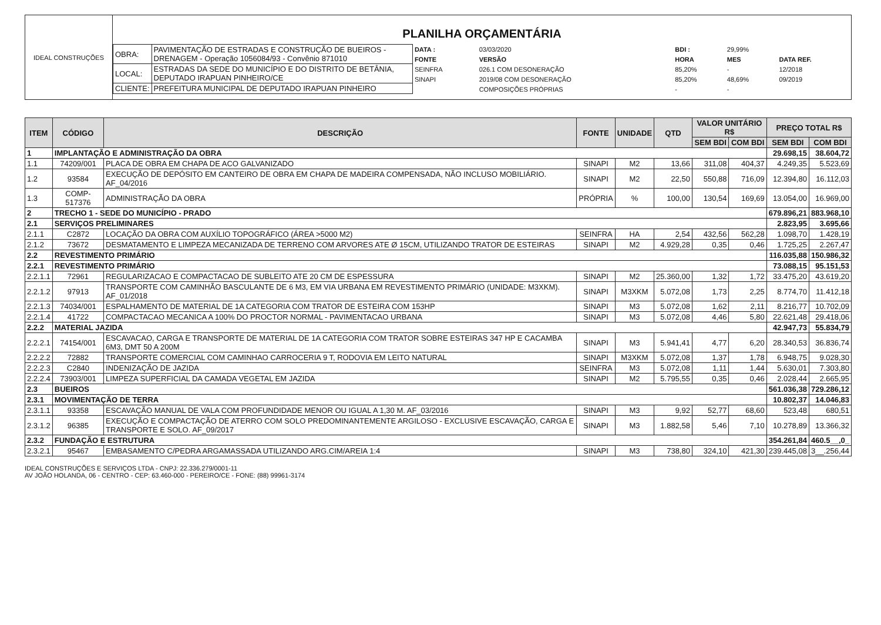IDEAL CONSTRUÇÕES
PLANILHA ORÇAMENTÁRIA
| OBRA: | PAVIMENTAÇÃO DE ESTRADAS E CONSTRUÇÃO DE BUEIROS - DRENAGEM - Operação 1056084/93 - Convênio 871010 |
| LOCAL: | ESTRADAS DA SEDE DO MUNICÍPIO E DO DISTRITO DE BETÂNIA, DEPUTADO IRAPUAN PINHEIRO/CE |
| CLIENTE: | PREFEITURA MUNICIPAL DE DEPUTADO IRAPUAN PINHEIRO |
| DATA : | 03/03/2020 | BDI : | 29,99% | |
| FONTE | VERSÃO | HORA | MES | DATA REF. |
| SEINFRA | 026.1 COM DESONERAÇÃO | 85,20% | - | 12/2018 |
| SINAPI | 2019/08 COM DESONERAÇÃO | 85,20% | 48,69% | 09/2019 |
| | COMPOSIÇÕES PRÓPRIAS | - | - | |
| ITEM | CÓDIGO | DESCRIÇÃO | FONTE | UNIDADE | QTD | VALOR UNITÁRIO R$ | | PREÇO TOTAL R$ | |
| --- | --- | --- | --- | --- | --- | --- | --- | --- | --- |
| | | | | | | SEM BDI | COM BDI | SEM BDI | COM BDI |
| 1 | IMPLANTAÇÃO E ADMINISTRAÇÃO DA OBRA | | | | | | | 29.698,15 | 38.604,72 |
| 1.1 | 74209/001 | PLACA DE OBRA EM CHAPA DE ACO GALVANIZADO | SINAPI | M2 | 13,66 | 311,08 | 404,37 | 4.249,35 | 5.523,69 |
| 1.2 | 93584 | EXECUÇÃO DE DEPÓSITO EM CANTEIRO DE OBRA EM CHAPA DE MADEIRA COMPENSADA, NÃO INCLUSO MOBILIÁRIO. AF_04/2016 | SINAPI | M2 | 22,50 | 550,88 | 716,09 | 12.394,80 | 16.112,03 |
| 1.3 | COMP-517376 | ADMINISTRAÇÃO DA OBRA | PRÓPRIA | % | 100,00 | 130,54 | 169,69 | 13.054,00 | 16.969,00 |
| 2 | TRECHO 1 - SEDE DO MUNICÍPIO - PRADO | | | | | | | 679.896,21 | 883.968,10 |
| 2.1 | SERVIÇOS PRELIMINARES | | | | | | | 2.823,95 | 3.695,66 |
| 2.1.1 | C2872 | LOCAÇÃO DA OBRA COM AUXÍLIO TOPOGRÁFICO (ÁREA >5000 M2) | SEINFRA | HA | 2,54 | 432,56 | 562,28 | 1.098,70 | 1.428,19 |
| 2.1.2 | 73672 | DESMATAMENTO E LIMPEZA MECANIZADA DE TERRENO COM ARVORES ATE Ø 15CM, UTILIZANDO TRATOR DE ESTEIRAS | SINAPI | M2 | 4.929,28 | 0,35 | 0,46 | 1.725,25 | 2.267,47 |
| 2.2 | REVESTIMENTO PRIMÁRIO | | | | | | | 116.035,88 | 150.986,32 |
| 2.2.1 | REVESTIMENTO PRIMÁRIO | | | | | | | 73.088,15 | 95.151,53 |
| 2.2.1.1 | 72961 | REGULARIZACAO E COMPACTACAO DE SUBLEITO ATE 20 CM DE ESPESSURA | SINAPI | M2 | 25.360,00 | 1,32 | 1,72 | 33.475,20 | 43.619,20 |
| 2.2.1.2 | 97913 | TRANSPORTE COM CAMINHÃO BASCULANTE DE 6 M3, EM VIA URBANA EM REVESTIMENTO PRIMÁRIO (UNIDADE: M3XKM). AF_01/2018 | SINAPI | M3XKM | 5.072,08 | 1,73 | 2,25 | 8.774,70 | 11.412,18 |
| 2.2.1.3 | 74034/001 | ESPALHAMENTO DE MATERIAL DE 1A CATEGORIA COM TRATOR DE ESTEIRA COM 153HP | SINAPI | M3 | 5.072,08 | 1,62 | 2,11 | 8.216,77 | 10.702,09 |
| 2.2.1.4 | 41722 | COMPACTACAO MECANICA A 100% DO PROCTOR NORMAL - PAVIMENTACAO URBANA | SINAPI | M3 | 5.072,08 | 4,46 | 5,80 | 22.621,48 | 29.418,06 |
| 2.2.2 | MATERIAL JAZIDA | | | | | | | 42.947,73 | 55.834,79 |
| 2.2.2.1 | 74154/001 | ESCAVACAO, CARGA E TRANSPORTE DE MATERIAL DE 1A CATEGORIA COM TRATOR SOBRE ESTEIRAS 347 HP E CACAMBA 6M3, DMT 50 A 200M | SINAPI | M3 | 5.941,41 | 4,77 | 6,20 | 28.340,53 | 36.836,74 |
| 2.2.2.2 | 72882 | TRANSPORTE COMERCIAL COM CAMINHAO CARROCERIA 9 T, RODOVIA EM LEITO NATURAL | SINAPI | M3XKM | 5.072,08 | 1,37 | 1,78 | 6.948,75 | 9.028,30 |
| 2.2.2.3 | C2840 | INDENIZAÇÃO DE JAZIDA | SEINFRA | M3 | 5.072,08 | 1,11 | 1,44 | 5.630,01 | 7.303,80 |
| 2.2.2.4 | 73903/001 | LIMPEZA SUPERFICIAL DA CAMADA VEGETAL EM JAZIDA | SINAPI | M2 | 5.795,55 | 0,35 | 0,46 | 2.028,44 | 2.665,95 |
| 2.3 | BUEIROS | | | | | | | 561.036,38 | 729.286,12 |
| 2.3.1 | MOVIMENTAÇÃO DE TERRA | | | | | | | 10.802,37 | 14.046,83 |
| 2.3.1.1 | 93358 | ESCAVAÇÃO MANUAL DE VALA COM PROFUNDIDADE MENOR OU IGUAL A 1,30 M. AF_03/2016 | SINAPI | M3 | 9,92 | 52,77 | 68,60 | 523,48 | 680,51 |
| 2.3.1.2 | 96385 | EXECUÇÃO E COMPACTAÇÃO DE ATERRO COM SOLO PREDOMINANTEMENTE ARGILOSO - EXCLUSIVE ESCAVAÇÃO, CARGA E TRANSPORTE E SOLO. AF_09/2017 | SINAPI | M3 | 1.882,58 | 5,46 | 7,10 | 10.278,89 | 13.366,32 |
| 2.3.2 | FUNDAÇÃO E ESTRUTURA | | | | | | | 354.261,84 | 460.5__,0_ |
| 2.3.2.1 | 95467 | EMBASAMENTO C/PEDRA ARGAMASSADA UTILIZANDO ARG.CIM/AREIA 1:4 | SINAPI | M3 | 738,80 | 324,10 | 421,30 | 239.445,08 | 3__.256,44 |
IDEAL CONSTRUÇÕES E SERVIÇOS LTDA - CNPJ: 22.336.279/0001-11
AV JOÃO HOLANDA, 06 - CENTRO - CEP: 63.460-000 - PEREIRO/CE - FONE: (88) 99961-3174